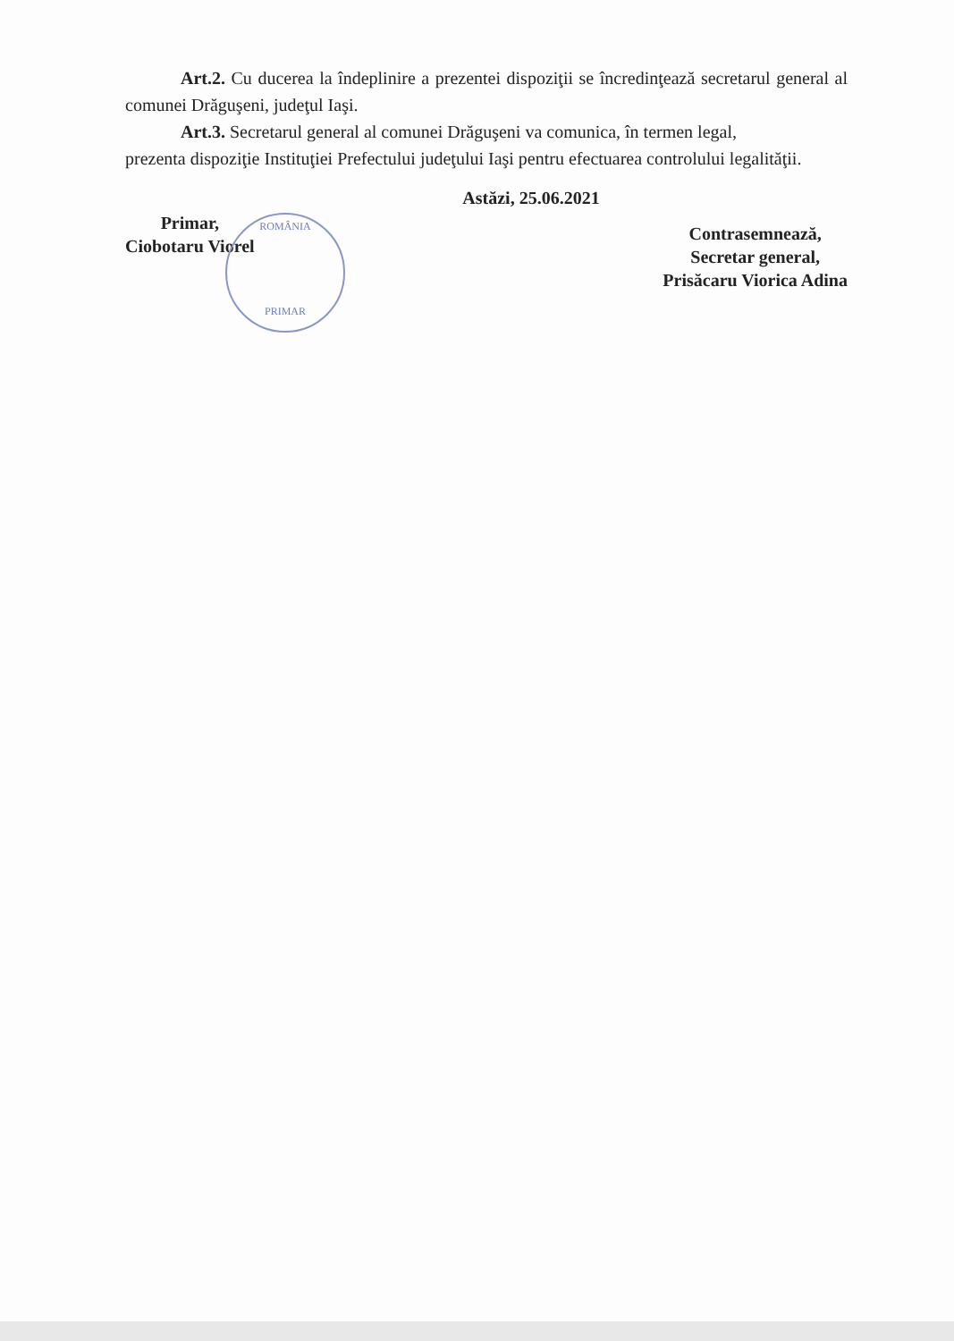Art.2. Cu ducerea la îndeplinire a prezentei dispoziţii se încredinţează secretarul general al comunei Drăguşeni, judeţul Iaşi.
Art.3. Secretarul general al comunei Drăguşeni va comunica, în termen legal,
prezenta dispoziţie Instituţiei Prefectului judeţului Iaşi pentru efectuarea controlului legalităţii.
Astăzi, 25.06.2021
Primar,
Ciobotaru Viorel
Contrasemnează,
Secretar general,
Prisăcaru Viorica Adina
ROMÂNIA
PRIMAR